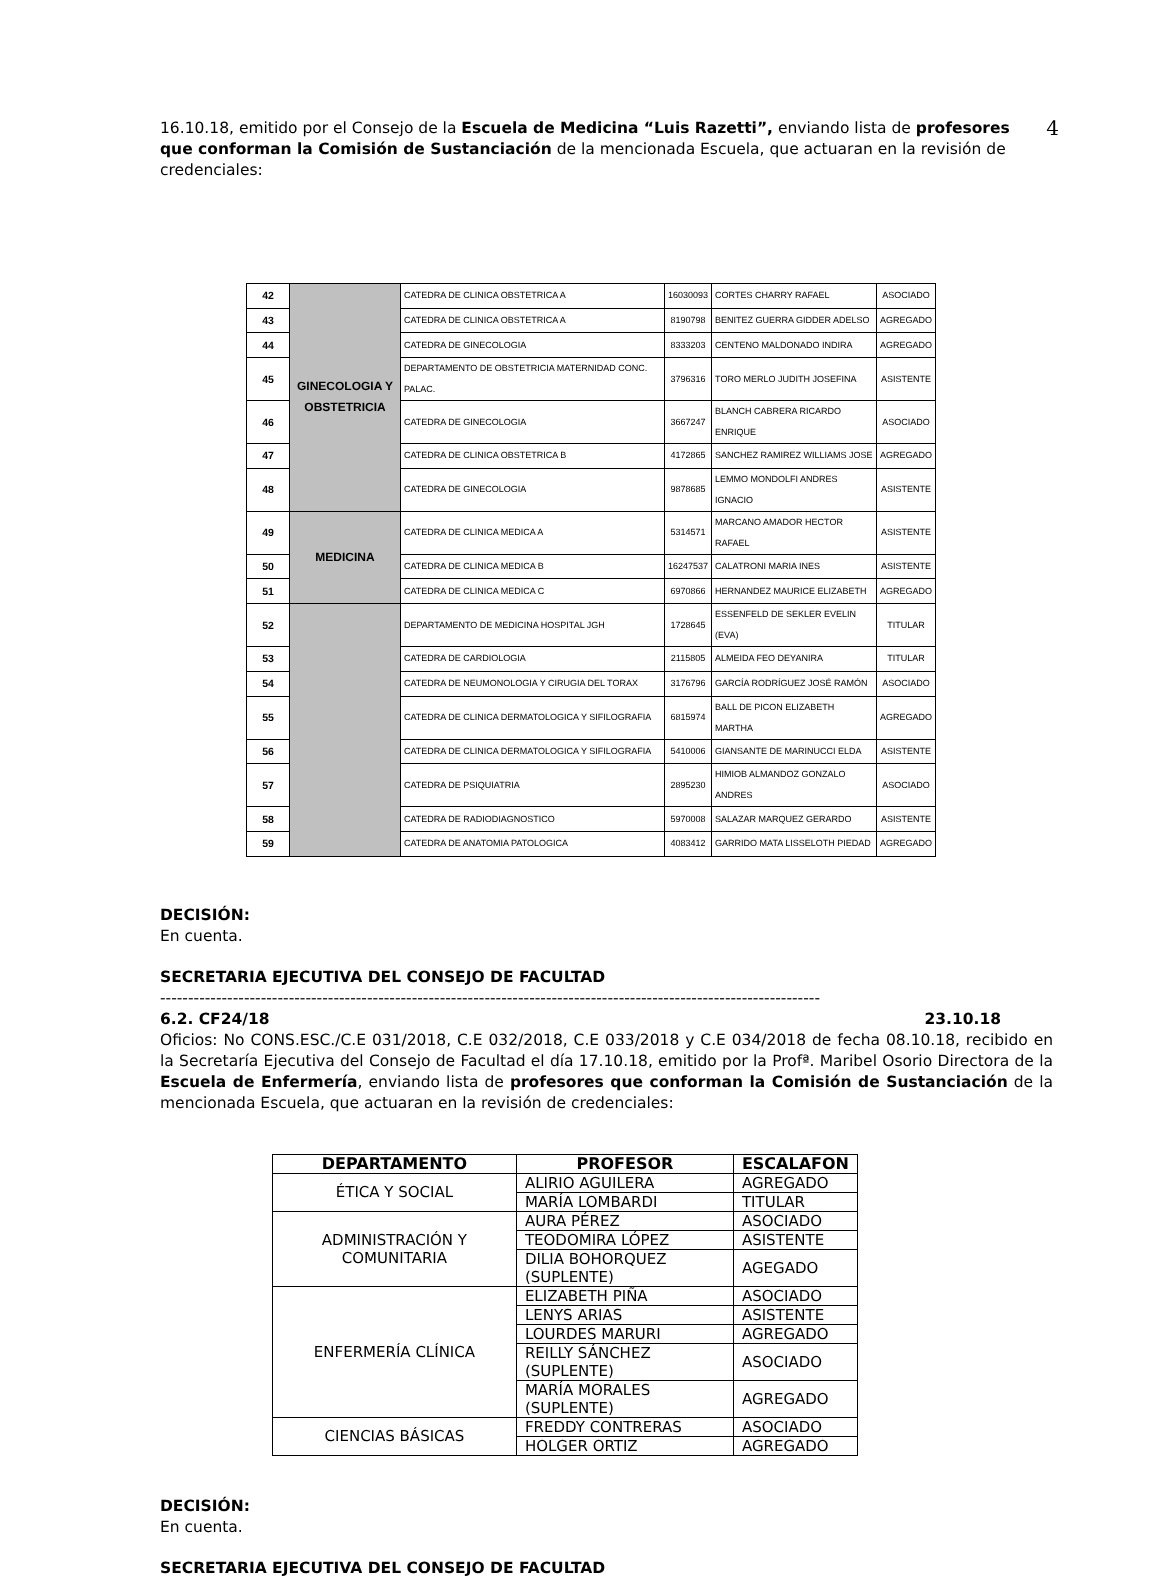4 16.10.18, emitido por el Consejo de la Escuela de Medicina “Luis Razetti”, enviando lista de profesores que conforman la Comisión de Sustanciación de la mencionada Escuela, que actuaran en la revisión de credenciales:
| 42 | GINECOLOGIA Y OBSTETRICIA | CATEDRA DE CLINICA OBSTETRICA A | 16030093 | CORTES CHARRY RAFAEL | ASOCIADO |
| 43 | | CATEDRA DE CLINICA OBSTETRICA A | 8190798 | BENITEZ GUERRA GIDDER ADELSO | AGREGADO |
| 44 | | CATEDRA DE GINECOLOGIA | 8333203 | CENTENO MALDONADO INDIRA | AGREGADO |
| 45 | | DEPARTAMENTO DE OBSTETRICIA MATERNIDAD CONC. PALAC. | 3796316 | TORO MERLO JUDITH JOSEFINA | ASISTENTE |
| 46 | | CATEDRA DE GINECOLOGIA | 3667247 | BLANCH CABRERA RICARDO ENRIQUE | ASOCIADO |
| 47 | | CATEDRA DE CLINICA OBSTETRICA B | 4172865 | SANCHEZ RAMIREZ WILLIAMS JOSE | AGREGADO |
| 48 | | CATEDRA DE GINECOLOGIA | 9878685 | LEMMO MONDOLFI ANDRES IGNACIO | ASISTENTE |
| 49 | MEDICINA | CATEDRA DE CLINICA MEDICA A | 5314571 | MARCANO AMADOR HECTOR RAFAEL | ASISTENTE |
| 50 | | CATEDRA DE CLINICA MEDICA B | 16247537 | CALATRONI MARIA INES | ASISTENTE |
| 51 | | CATEDRA DE CLINICA MEDICA C | 6970866 | HERNANDEZ MAURICE ELIZABETH | AGREGADO |
| 52 | | DEPARTAMENTO DE MEDICINA HOSPITAL JGH | 1728645 | ESSENFELD DE SEKLER EVELIN (EVA) | TITULAR |
| 53 | | CATEDRA DE CARDIOLOGIA | 2115805 | ALMEIDA FEO DEYANIRA | TITULAR |
| 54 | | CATEDRA DE NEUMONOLOGIA Y CIRUGIA DEL TORAX | 3176796 | GARCÍA RODRÍGUEZ JOSÉ RAMÓN | ASOCIADO |
| 55 | | CATEDRA DE CLINICA DERMATOLOGICA Y SIFILOGRAFIA | 6815974 | BALL DE PICON ELIZABETH MARTHA | AGREGADO |
| 56 | | CATEDRA DE CLINICA DERMATOLOGICA Y SIFILOGRAFIA | 5410006 | GIANSANTE DE MARINUCCI ELDA | ASISTENTE |
| 57 | | CATEDRA DE PSIQUIATRIA | 2895230 | HIMIOB ALMANDOZ GONZALO ANDRES | ASOCIADO |
| 58 | | CATEDRA DE RADIODIAGNOSTICO | 5970008 | SALAZAR MARQUEZ GERARDO | ASISTENTE |
| 59 | | CATEDRA DE ANATOMIA PATOLOGICA | 4083412 | GARRIDO MATA LISSELOTH PIEDAD | AGREGADO |
DECISIÓN:
En cuenta.
SECRETARIA EJECUTIVA DEL CONSEJO DE FACULTAD
----------------------------------------------------------------------------------------------------------------------
6.2. CF24/18 23.10.18
Oficios: No CONS.ESC./C.E 031/2018, C.E 032/2018, C.E 033/2018 y C.E 034/2018 de fecha 08.10.18, recibido en la Secretaría Ejecutiva del Consejo de Facultad el día 17.10.18, emitido por la Profª. Maribel Osorio Directora de la Escuela de Enfermería, enviando lista de profesores que conforman la Comisión de Sustanciación de la mencionada Escuela, que actuaran en la revisión de credenciales:
| DEPARTAMENTO | PROFESOR | ESCALAFON |
| --- | --- | --- |
| ÉTICA Y SOCIAL | ALIRIO AGUILERA | AGREGADO |
| | MARÍA LOMBARDI | TITULAR |
| ADMINISTRACIÓN Y COMUNITARIA | AURA PÉREZ | ASOCIADO |
| | TEODOMIRA LÓPEZ | ASISTENTE |
| | DILIA BOHORQUEZ (SUPLENTE) | AGEGADO |
| ENFERMERÍA CLÍNICA | ELIZABETH PIÑA | ASOCIADO |
| | LENYS ARIAS | ASISTENTE |
| | LOURDES MARURI | AGREGADO |
| | REILLY SÁNCHEZ (SUPLENTE) | ASOCIADO |
| | MARÍA MORALES (SUPLENTE) | AGREGADO |
| CIENCIAS BÁSICAS | FREDDY CONTRERAS | ASOCIADO |
| | HOLGER ORTIZ | AGREGADO |
DECISIÓN:
En cuenta.
SECRETARIA EJECUTIVA DEL CONSEJO DE FACULTAD